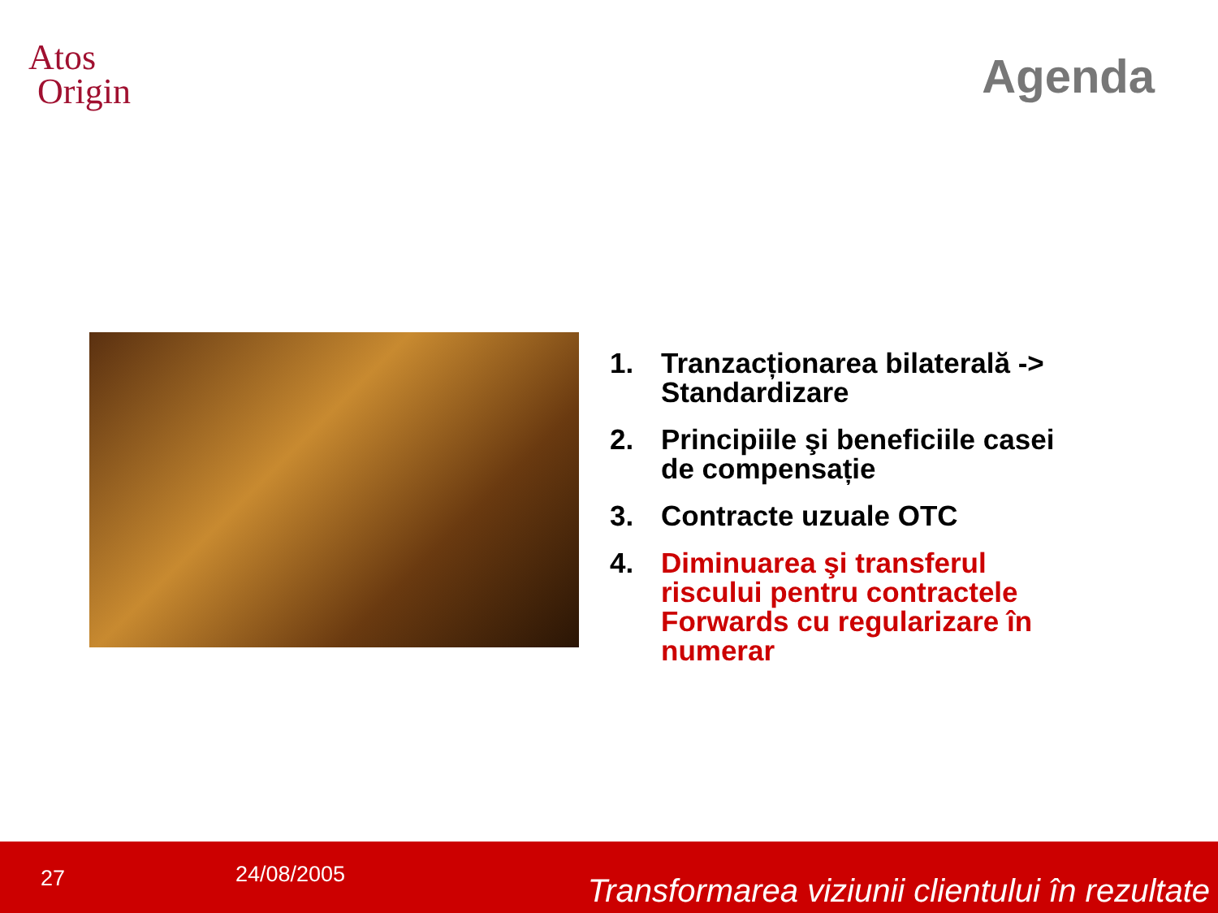Atos
Origin
Agenda
1. Tranzacționarea bilaterală -> Standardizare
2. Principiile şi beneficiile casei de compensație
3. Contracte uzuale OTC
4. Diminuarea şi transferul riscului pentru contractele Forwards cu regularizare în numerar
27 24/08/2005
Transformarea viziunii clientului în rezultate